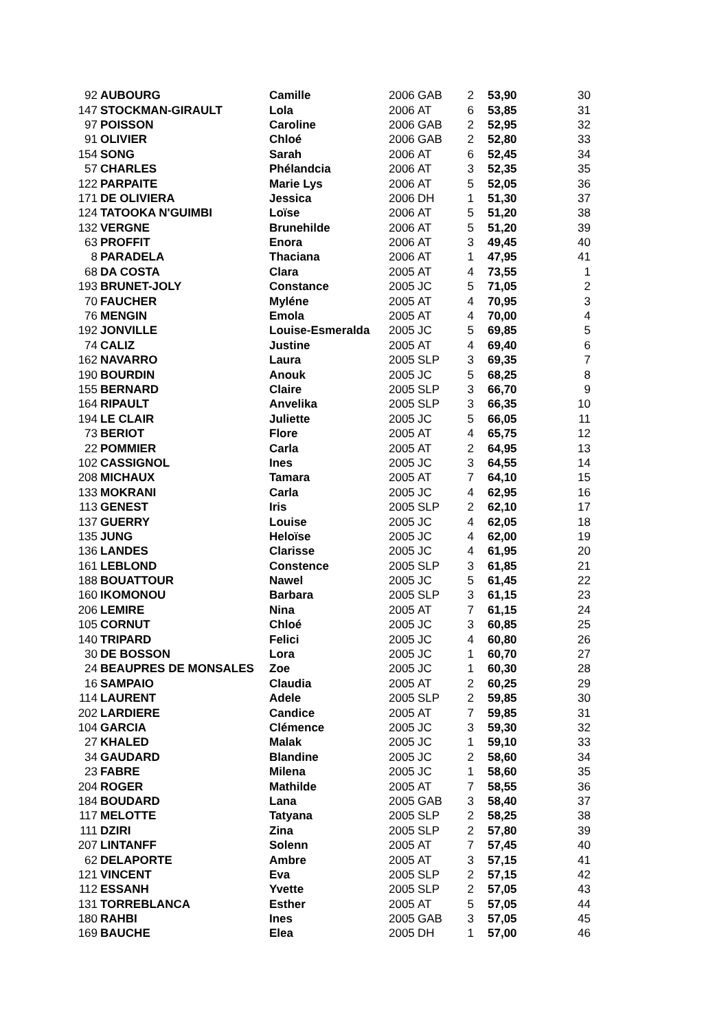| 92 | AUBOURG | Camille | 2006 | GAB | 2 | 53,90 | 30 |
| 147 | STOCKMAN-GIRAULT | Lola | 2006 | AT | 6 | 53,85 | 31 |
| 97 | POISSON | Caroline | 2006 | GAB | 2 | 52,95 | 32 |
| 91 | OLIVIER | Chloé | 2006 | GAB | 2 | 52,80 | 33 |
| 154 | SONG | Sarah | 2006 | AT | 6 | 52,45 | 34 |
| 57 | CHARLES | Phélandcia | 2006 | AT | 3 | 52,35 | 35 |
| 122 | PARPAITE | Marie Lys | 2006 | AT | 5 | 52,05 | 36 |
| 171 | DE OLIVIERA | Jessica | 2006 | DH | 1 | 51,30 | 37 |
| 124 | TATOOKA N'GUIMBI | Loïse | 2006 | AT | 5 | 51,20 | 38 |
| 132 | VERGNE | Brunehilde | 2006 | AT | 5 | 51,20 | 39 |
| 63 | PROFFIT | Enora | 2006 | AT | 3 | 49,45 | 40 |
| 8 | PARADELA | Thaciana | 2006 | AT | 1 | 47,95 | 41 |
| 68 | DA COSTA | Clara | 2005 | AT | 4 | 73,55 | 1 |
| 193 | BRUNET-JOLY | Constance | 2005 | JC | 5 | 71,05 | 2 |
| 70 | FAUCHER | Myléne | 2005 | AT | 4 | 70,95 | 3 |
| 76 | MENGIN | Emola | 2005 | AT | 4 | 70,00 | 4 |
| 192 | JONVILLE | Louise-Esmeralda | 2005 | JC | 5 | 69,85 | 5 |
| 74 | CALIZ | Justine | 2005 | AT | 4 | 69,40 | 6 |
| 162 | NAVARRO | Laura | 2005 | SLP | 3 | 69,35 | 7 |
| 190 | BOURDIN | Anouk | 2005 | JC | 5 | 68,25 | 8 |
| 155 | BERNARD | Claire | 2005 | SLP | 3 | 66,70 | 9 |
| 164 | RIPAULT | Anvelika | 2005 | SLP | 3 | 66,35 | 10 |
| 194 | LE CLAIR | Juliette | 2005 | JC | 5 | 66,05 | 11 |
| 73 | BERIOT | Flore | 2005 | AT | 4 | 65,75 | 12 |
| 22 | POMMIER | Carla | 2005 | AT | 2 | 64,95 | 13 |
| 102 | CASSIGNOL | Ines | 2005 | JC | 3 | 64,55 | 14 |
| 208 | MICHAUX | Tamara | 2005 | AT | 7 | 64,10 | 15 |
| 133 | MOKRANI | Carla | 2005 | JC | 4 | 62,95 | 16 |
| 113 | GENEST | Iris | 2005 | SLP | 2 | 62,10 | 17 |
| 137 | GUERRY | Louise | 2005 | JC | 4 | 62,05 | 18 |
| 135 | JUNG | Heloïse | 2005 | JC | 4 | 62,00 | 19 |
| 136 | LANDES | Clarisse | 2005 | JC | 4 | 61,95 | 20 |
| 161 | LEBLOND | Constence | 2005 | SLP | 3 | 61,85 | 21 |
| 188 | BOUATTOUR | Nawel | 2005 | JC | 5 | 61,45 | 22 |
| 160 | IKOMONOU | Barbara | 2005 | SLP | 3 | 61,15 | 23 |
| 206 | LEMIRE | Nina | 2005 | AT | 7 | 61,15 | 24 |
| 105 | CORNUT | Chloé | 2005 | JC | 3 | 60,85 | 25 |
| 140 | TRIPARD | Felici | 2005 | JC | 4 | 60,80 | 26 |
| 30 | DE BOSSON | Lora | 2005 | JC | 1 | 60,70 | 27 |
| 24 | BEAUPRES DE MONSALES | Zoe | 2005 | JC | 1 | 60,30 | 28 |
| 16 | SAMPAIO | Claudia | 2005 | AT | 2 | 60,25 | 29 |
| 114 | LAURENT | Adele | 2005 | SLP | 2 | 59,85 | 30 |
| 202 | LARDIERE | Candice | 2005 | AT | 7 | 59,85 | 31 |
| 104 | GARCIA | Clémence | 2005 | JC | 3 | 59,30 | 32 |
| 27 | KHALED | Malak | 2005 | JC | 1 | 59,10 | 33 |
| 34 | GAUDARD | Blandine | 2005 | JC | 2 | 58,60 | 34 |
| 23 | FABRE | Milena | 2005 | JC | 1 | 58,60 | 35 |
| 204 | ROGER | Mathilde | 2005 | AT | 7 | 58,55 | 36 |
| 184 | BOUDARD | Lana | 2005 | GAB | 3 | 58,40 | 37 |
| 117 | MELOTTE | Tatyana | 2005 | SLP | 2 | 58,25 | 38 |
| 111 | DZIRI | Zina | 2005 | SLP | 2 | 57,80 | 39 |
| 207 | LINTANFF | Solenn | 2005 | AT | 7 | 57,45 | 40 |
| 62 | DELAPORTE | Ambre | 2005 | AT | 3 | 57,15 | 41 |
| 121 | VINCENT | Eva | 2005 | SLP | 2 | 57,15 | 42 |
| 112 | ESSANH | Yvette | 2005 | SLP | 2 | 57,05 | 43 |
| 131 | TORREBLANCA | Esther | 2005 | AT | 5 | 57,05 | 44 |
| 180 | RAHBI | Ines | 2005 | GAB | 3 | 57,05 | 45 |
| 169 | BAUCHE | Elea | 2005 | DH | 1 | 57,00 | 46 |